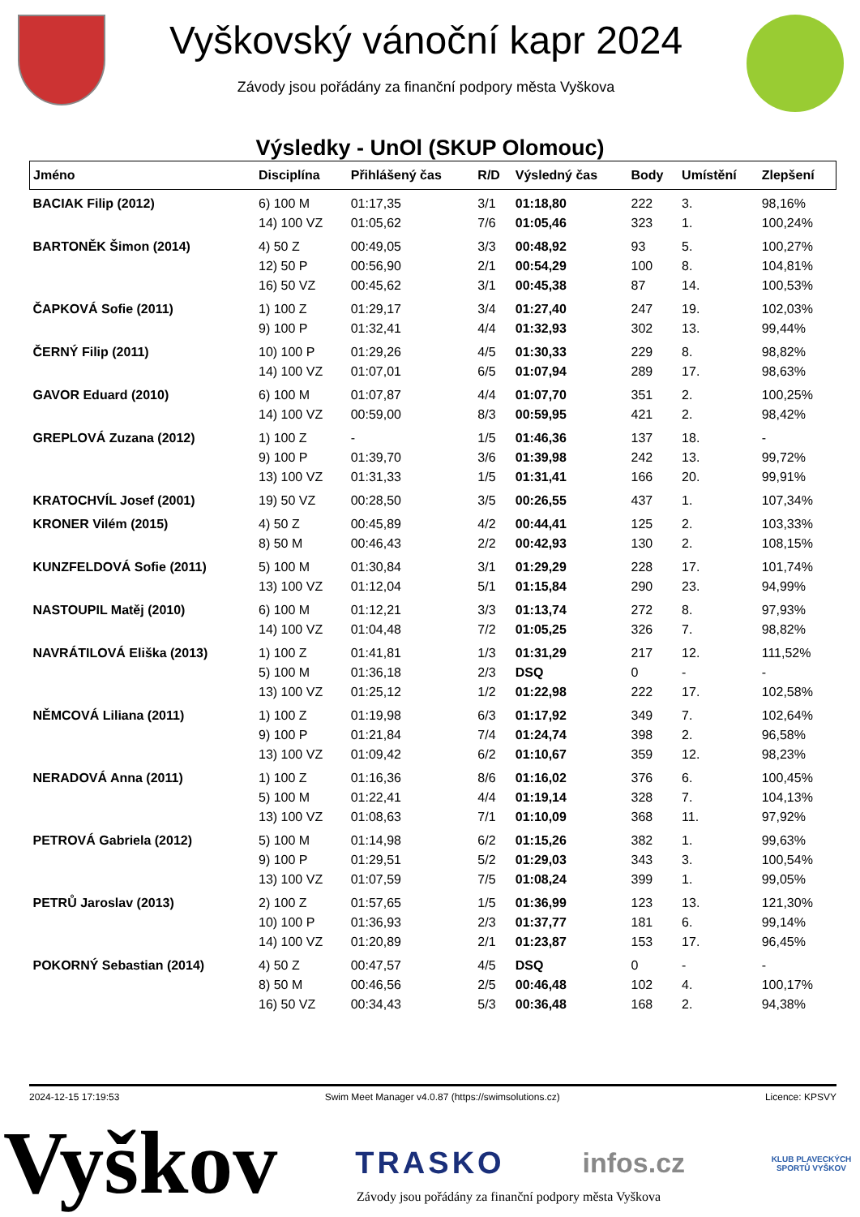Vyškovský vánoční kapr 2024
Závody jsou pořádány za finanční podpory města Vyškova
Výsledky - UnOl (SKUP Olomouc)
| Jméno | Disciplína | Přihlášený čas | R/D | Výsledný čas | Body | Umístění | Zlepšení |
| --- | --- | --- | --- | --- | --- | --- | --- |
| BACIAK Filip (2012) | 6) 100 M | 01:17,35 | 3/1 | 01:18,80 | 222 | 3. | 98,16% |
| | 14) 100 VZ | 01:05,62 | 7/6 | 01:05,46 | 323 | 1. | 100,24% |
| BARTONĚK Šimon (2014) | 4) 50 Z | 00:49,05 | 3/3 | 00:48,92 | 93 | 5. | 100,27% |
| | 12) 50 P | 00:56,90 | 2/1 | 00:54,29 | 100 | 8. | 104,81% |
| | 16) 50 VZ | 00:45,62 | 3/1 | 00:45,38 | 87 | 14. | 100,53% |
| ČAPKOVÁ Sofie (2011) | 1) 100 Z | 01:29,17 | 3/4 | 01:27,40 | 247 | 19. | 102,03% |
| | 9) 100 P | 01:32,41 | 4/4 | 01:32,93 | 302 | 13. | 99,44% |
| ČERNÝ Filip (2011) | 10) 100 P | 01:29,26 | 4/5 | 01:30,33 | 229 | 8. | 98,82% |
| | 14) 100 VZ | 01:07,01 | 6/5 | 01:07,94 | 289 | 17. | 98,63% |
| GAVOR Eduard (2010) | 6) 100 M | 01:07,87 | 4/4 | 01:07,70 | 351 | 2. | 100,25% |
| | 14) 100 VZ | 00:59,00 | 8/3 | 00:59,95 | 421 | 2. | 98,42% |
| GREPLOVÁ Zuzana (2012) | 1) 100 Z | - | 1/5 | 01:46,36 | 137 | 18. | - |
| | 9) 100 P | 01:39,70 | 3/6 | 01:39,98 | 242 | 13. | 99,72% |
| | 13) 100 VZ | 01:31,33 | 1/5 | 01:31,41 | 166 | 20. | 99,91% |
| KRATOCHVÍL Josef (2001) | 19) 50 VZ | 00:28,50 | 3/5 | 00:26,55 | 437 | 1. | 107,34% |
| KRONER Vilém (2015) | 4) 50 Z | 00:45,89 | 4/2 | 00:44,41 | 125 | 2. | 103,33% |
| | 8) 50 M | 00:46,43 | 2/2 | 00:42,93 | 130 | 2. | 108,15% |
| KUNZFELDOVÁ Sofie (2011) | 5) 100 M | 01:30,84 | 3/1 | 01:29,29 | 228 | 17. | 101,74% |
| | 13) 100 VZ | 01:12,04 | 5/1 | 01:15,84 | 290 | 23. | 94,99% |
| NASTOUPIL Matěj (2010) | 6) 100 M | 01:12,21 | 3/3 | 01:13,74 | 272 | 8. | 97,93% |
| | 14) 100 VZ | 01:04,48 | 7/2 | 01:05,25 | 326 | 7. | 98,82% |
| NAVRÁTILOVÁ Eliška (2013) | 1) 100 Z | 01:41,81 | 1/3 | 01:31,29 | 217 | 12. | 111,52% |
| | 5) 100 M | 01:36,18 | 2/3 | DSQ | 0 | - | - |
| | 13) 100 VZ | 01:25,12 | 1/2 | 01:22,98 | 222 | 17. | 102,58% |
| NĚMCOVÁ Liliana (2011) | 1) 100 Z | 01:19,98 | 6/3 | 01:17,92 | 349 | 7. | 102,64% |
| | 9) 100 P | 01:21,84 | 7/4 | 01:24,74 | 398 | 2. | 96,58% |
| | 13) 100 VZ | 01:09,42 | 6/2 | 01:10,67 | 359 | 12. | 98,23% |
| NERADOVÁ Anna (2011) | 1) 100 Z | 01:16,36 | 8/6 | 01:16,02 | 376 | 6. | 100,45% |
| | 5) 100 M | 01:22,41 | 4/4 | 01:19,14 | 328 | 7. | 104,13% |
| | 13) 100 VZ | 01:08,63 | 7/1 | 01:10,09 | 368 | 11. | 97,92% |
| PETROVÁ Gabriela (2012) | 5) 100 M | 01:14,98 | 6/2 | 01:15,26 | 382 | 1. | 99,63% |
| | 9) 100 P | 01:29,51 | 5/2 | 01:29,03 | 343 | 3. | 100,54% |
| | 13) 100 VZ | 01:07,59 | 7/5 | 01:08,24 | 399 | 1. | 99,05% |
| PETRŮ Jaroslav (2013) | 2) 100 Z | 01:57,65 | 1/5 | 01:36,99 | 123 | 13. | 121,30% |
| | 10) 100 P | 01:36,93 | 2/3 | 01:37,77 | 181 | 6. | 99,14% |
| | 14) 100 VZ | 01:20,89 | 2/1 | 01:23,87 | 153 | 17. | 96,45% |
| POKORNÝ Sebastian (2014) | 4) 50 Z | 00:47,57 | 4/5 | DSQ | 0 | - | - |
| | 8) 50 M | 00:46,56 | 2/5 | 00:46,48 | 102 | 4. | 100,17% |
| | 16) 50 VZ | 00:34,43 | 5/3 | 00:36,48 | 168 | 2. | 94,38% |
2024-12-15 17:19:53 Swim Meet Manager v4.0.87 (https://swimsolutions.cz) Licence: KPSVY
Vyškov TRASKO infos.cz KLUB PLAVECKÝCH SPORTŮ VYŠKOV
Závody jsou pořádány za finanční podpory města Vyškova